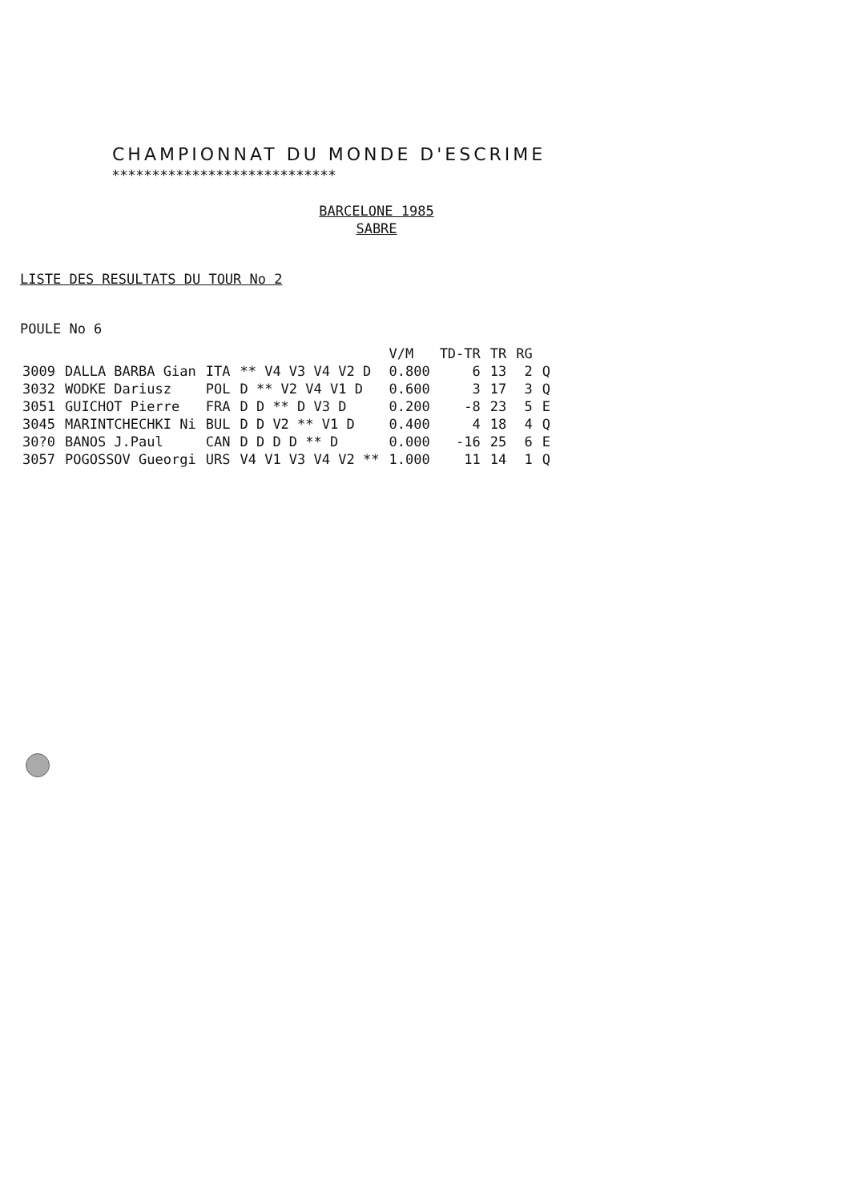CHAMPIONNAT DU MONDE D'ESCRIME
****************************
BARCELONE 1985
SABRE
LISTE DES RESULTATS DU TOUR No 2
POULE No 6
| | | | | V/M | TD-TR | TR | RG | |
| --- | --- | --- | --- | --- | --- | --- | --- | --- |
| 3009 | DALLA BARBA Gian | ITA | ** V4 V3 V4 V2 D | 0.800 | 6 | 13 | 2 | Q |
| 3032 | WODKE Dariusz | POL | D ** V2 V4 V1 D | 0.600 | 3 | 17 | 3 | Q |
| 3051 | GUICHOT Pierre | FRA | D D ** D V3 D | 0.200 | -8 | 23 | 5 | E |
| 3045 | MARINTCHECHKI Ni | BUL | D D V2 ** V1 D | 0.400 | 4 | 18 | 4 | Q |
| 30?0 | BANOS J.Paul | CAN | D D D D ** D | 0.000 | -16 | 25 | 6 | E |
| 3057 | POGOSSOV Gueorgi | URS | V4 V1 V3 V4 V2 ** | 1.000 | 11 | 14 | 1 | Q |